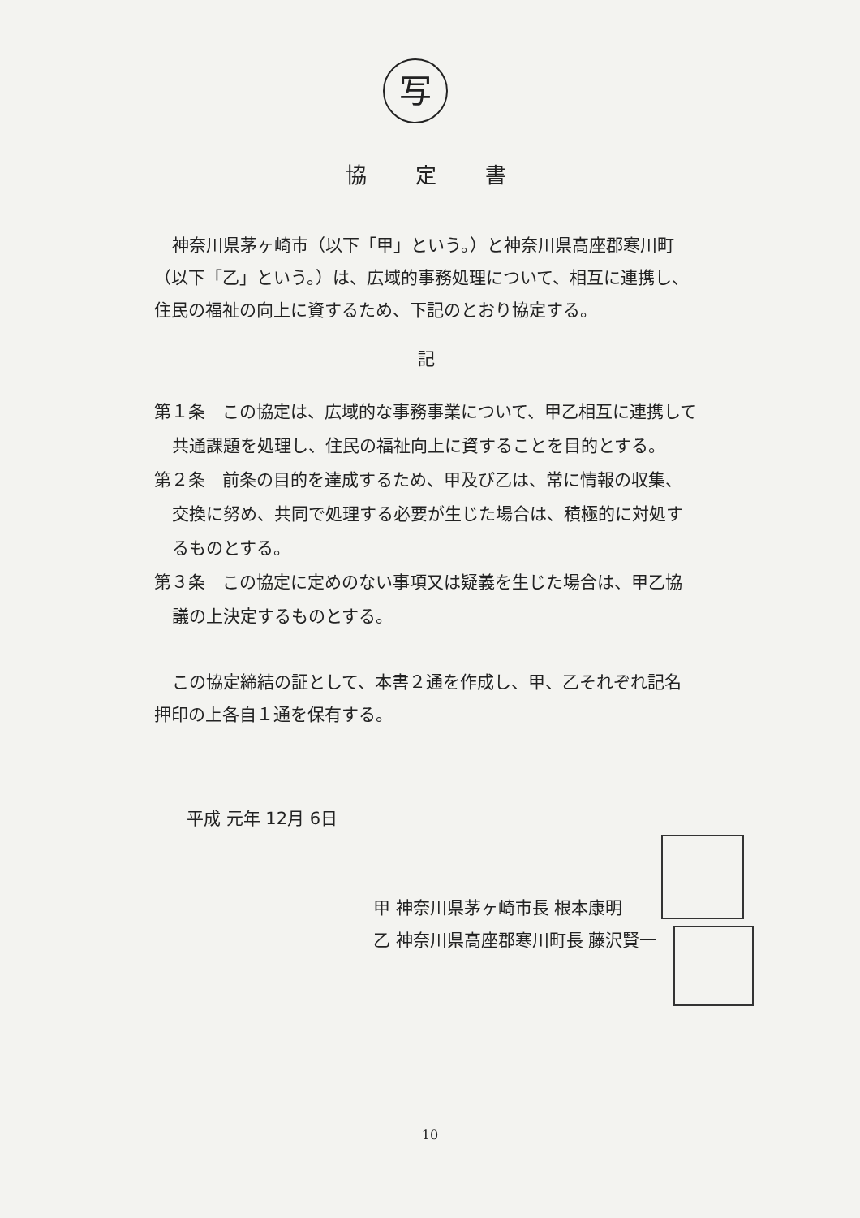写
協定書
神奈川県茅ヶ崎市（以下「甲」という。）と神奈川県高座郡寒川町（以下「乙」という。）は、広域的事務処理について、相互に連携し、住民の福祉の向上に資するため、下記のとおり協定する。
記
第１条　この協定は、広域的な事務事業について、甲乙相互に連携して共通課題を処理し、住民の福祉向上に資することを目的とする。
第２条　前条の目的を達成するため、甲及び乙は、常に情報の収集、交換に努め、共同で処理する必要が生じた場合は、積極的に対処するものとする。
第３条　この協定に定めのない事項又は疑義を生じた場合は、甲乙協議の上決定するものとする。
この協定締結の証として、本書２通を作成し、甲、乙それぞれ記名押印の上各自１通を保有する。
平成 元年 12月 6日
甲 神奈川県茅ヶ崎市長 根本康明
乙 神奈川県高座郡寒川町長 藤沢賢一
10